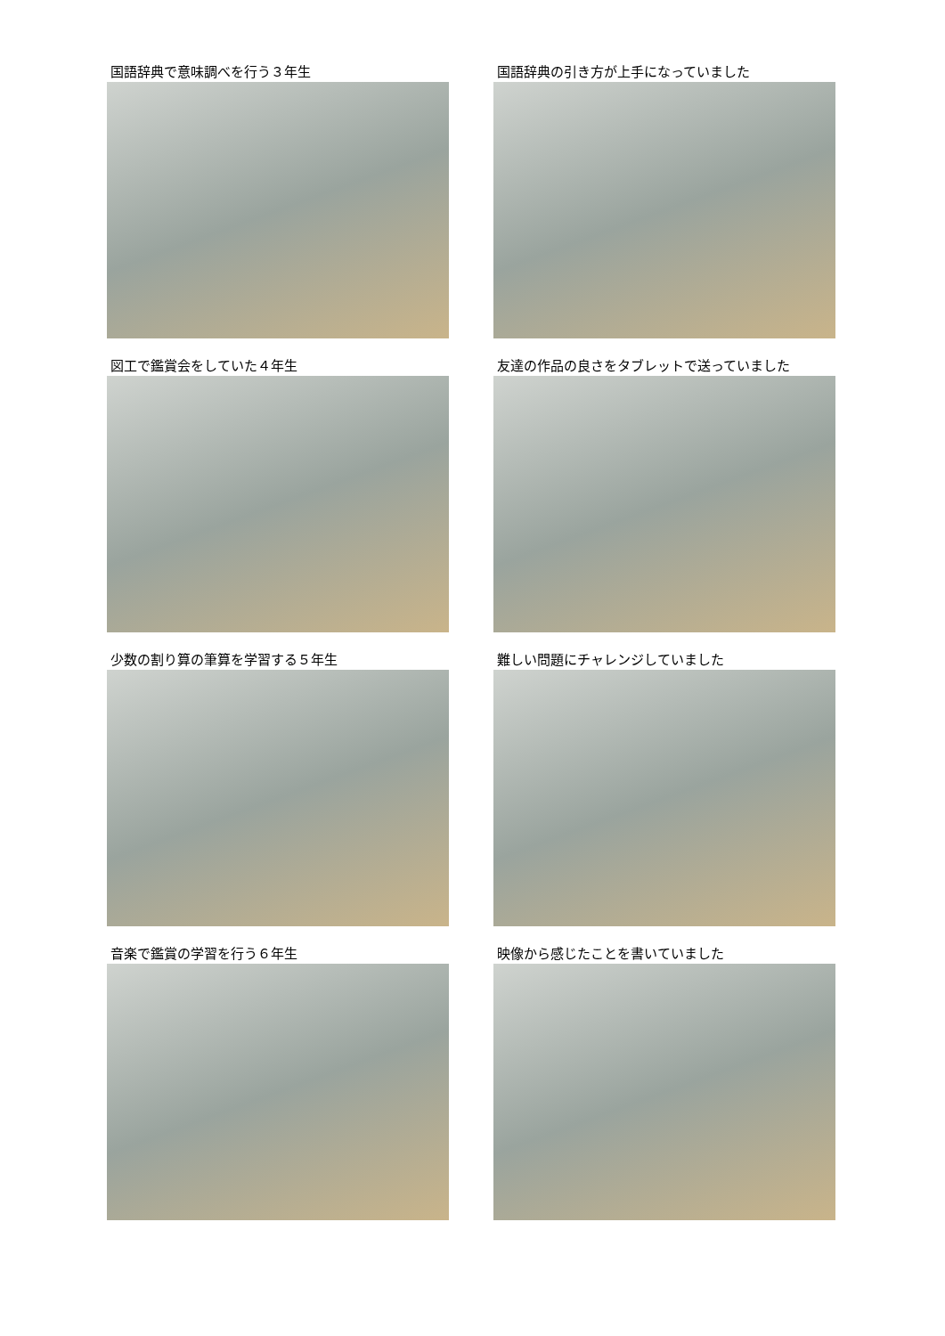国語辞典で意味調べを行う３年生
国語辞典の引き方が上手になっていました
図工で鑑賞会をしていた４年生
友達の作品の良さをタブレットで送っていました
少数の割り算の筆算を学習する５年生
難しい問題にチャレンジしていました
音楽で鑑賞の学習を行う６年生
映像から感じたことを書いていました